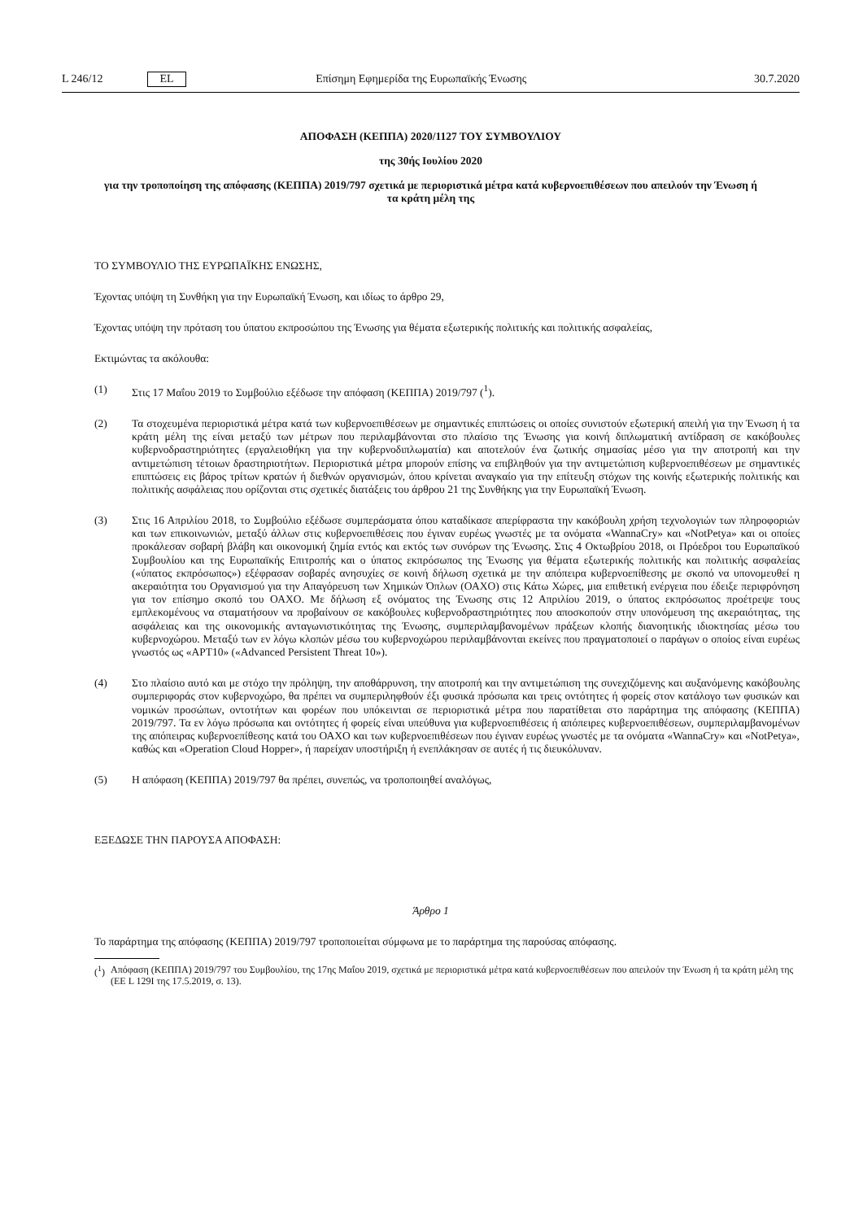L 246/12 EL Επίσημη Εφημερίδα της Ευρωπαϊκής Ένωσης 30.7.2020
ΑΠΟΦΑΣΗ (ΚΕΠΠΑ) 2020/1127 ΤΟΥ ΣΥΜΒΟΥΛΙΟΥ
της 30ής Ιουλίου 2020
για την τροποποίηση της απόφασης (ΚΕΠΠΑ) 2019/797 σχετικά με περιοριστικά μέτρα κατά κυβερνοεπιθέσεων που απειλούν την Ένωση ή τα κράτη μέλη της
ΤΟ ΣΥΜΒΟΥΛΙΟ ΤΗΣ ΕΥΡΩΠΑΪΚΗΣ ΕΝΩΣΗΣ,
Έχοντας υπόψη τη Συνθήκη για την Ευρωπαϊκή Ένωση, και ιδίως το άρθρο 29,
Έχοντας υπόψη την πρόταση του ύπατου εκπροσώπου της Ένωσης για θέματα εξωτερικής πολιτικής και πολιτικής ασφαλείας,
Εκτιμώντας τα ακόλουθα:
(1) Στις 17 Μαΐου 2019 το Συμβούλιο εξέδωσε την απόφαση (ΚΕΠΠΑ) 2019/797 (<sup>1</sup>).
(2) Τα στοχευμένα περιοριστικά μέτρα κατά των κυβερνοεπιθέσεων με σημαντικές επιπτώσεις οι οποίες συνιστούν εξωτερική απειλή για την Ένωση ή τα κράτη μέλη της είναι μεταξύ των μέτρων που περιλαμβάνονται στο πλαίσιο της Ένωσης για κοινή διπλωματική αντίδραση σε κακόβουλες κυβερνοδραστηριότητες (εργαλειοθήκη για την κυβερνοδιπλωματία) και αποτελούν ένα ζωτικής σημασίας μέσο για την αποτροπή και την αντιμετώπιση τέτοιων δραστηριοτήτων. Περιοριστικά μέτρα μπορούν επίσης να επιβληθούν για την αντιμετώπιση κυβερνοεπιθέσεων με σημαντικές επιπτώσεις εις βάρος τρίτων κρατών ή διεθνών οργανισμών, όπου κρίνεται αναγκαίο για την επίτευξη στόχων της κοινής εξωτερικής πολιτικής και πολιτικής ασφάλειας που ορίζονται στις σχετικές διατάξεις του άρθρου 21 της Συνθήκης για την Ευρωπαϊκή Ένωση.
(3) Στις 16 Απριλίου 2018, το Συμβούλιο εξέδωσε συμπεράσματα όπου καταδίκασε απερίφραστα την κακόβουλη χρήση τεχνολογιών των πληροφοριών και των επικοινωνιών, μεταξύ άλλων στις κυβερνοεπιθέσεις που έγιναν ευρέως γνωστές με τα ονόματα «WannaCry» και «NotPetya» και οι οποίες προκάλεσαν σοβαρή βλάβη και οικονομική ζημία εντός και εκτός των συνόρων της Ένωσης. Στις 4 Οκτωβρίου 2018, οι Πρόεδροι του Ευρωπαϊκού Συμβουλίου και της Ευρωπαϊκής Επιτροπής και ο ύπατος εκπρόσωπος της Ένωσης για θέματα εξωτερικής πολιτικής και πολιτικής ασφαλείας («ύπατος εκπρόσωπος») εξέφρασαν σοβαρές ανησυχίες σε κοινή δήλωση σχετικά με την απόπειρα κυβερνοεπίθεσης με σκοπό να υπονομευθεί η ακεραιότητα του Οργανισμού για την Απαγόρευση των Χημικών Όπλων (ΟΑΧΟ) στις Κάτω Χώρες, μια επιθετική ενέργεια που έδειξε περιφρόνηση για τον επίσημο σκοπό του ΟΑΧΟ. Με δήλωση εξ ονόματος της Ένωσης στις 12 Απριλίου 2019, ο ύπατος εκπρόσωπος προέτρεψε τους εμπλεκομένους να σταματήσουν να προβαίνουν σε κακόβουλες κυβερνοδραστηριότητες που αποσκοπούν στην υπονόμευση της ακεραιότητας, της ασφάλειας και της οικονομικής ανταγωνιστικότητας της Ένωσης, συμπεριλαμβανομένων πράξεων κλοπής διανοητικής ιδιοκτησίας μέσω του κυβερνοχώρου. Μεταξύ των εν λόγω κλοπών μέσω του κυβερνοχώρου περιλαμβάνονται εκείνες που πραγματοποιεί ο παράγων ο οποίος είναι ευρέως γνωστός ως «APT10» («Advanced Persistent Threat 10»).
(4) Στο πλαίσιο αυτό και με στόχο την πρόληψη, την αποθάρρυνση, την αποτροπή και την αντιμετώπιση της συνεχιζόμενης και αυξανόμενης κακόβουλης συμπεριφοράς στον κυβερνοχώρο, θα πρέπει να συμπεριληφθούν έξι φυσικά πρόσωπα και τρεις οντότητες ή φορείς στον κατάλογο των φυσικών και νομικών προσώπων, οντοτήτων και φορέων που υπόκεινται σε περιοριστικά μέτρα που παρατίθεται στο παράρτημα της απόφασης (ΚΕΠΠΑ) 2019/797. Τα εν λόγω πρόσωπα και οντότητες ή φορείς είναι υπεύθυνα για κυβερνοεπιθέσεις ή απόπειρες κυβερνοεπιθέσεων, συμπεριλαμβανομένων της απόπειρας κυβερνοεπίθεσης κατά του ΟΑΧΟ και των κυβερνοεπιθέσεων που έγιναν ευρέως γνωστές με τα ονόματα «WannaCry» και «NotPetya», καθώς και «Operation Cloud Hopper», ή παρείχαν υποστήριξη ή ενεπλάκησαν σε αυτές ή τις διευκόλυναν.
(5) Η απόφαση (ΚΕΠΠΑ) 2019/797 θα πρέπει, συνεπώς, να τροποποιηθεί αναλόγως,
ΕΞΕΔΩΣΕ ΤΗΝ ΠΑΡΟΥΣΑ ΑΠΟΦΑΣΗ:
Άρθρο 1
Το παράρτημα της απόφασης (ΚΕΠΠΑ) 2019/797 τροποποιείται σύμφωνα με το παράρτημα της παρούσας απόφασης.
(<sup>1</sup>)
Απόφαση (ΚΕΠΠΑ) 2019/797 του Συμβουλίου, της 17ης Μαΐου 2019, σχετικά με περιοριστικά μέτρα κατά κυβερνοεπιθέσεων που απειλούν την Ένωση ή τα κράτη μέλη της (ΕΕ L 129I της 17.5.2019, σ. 13).